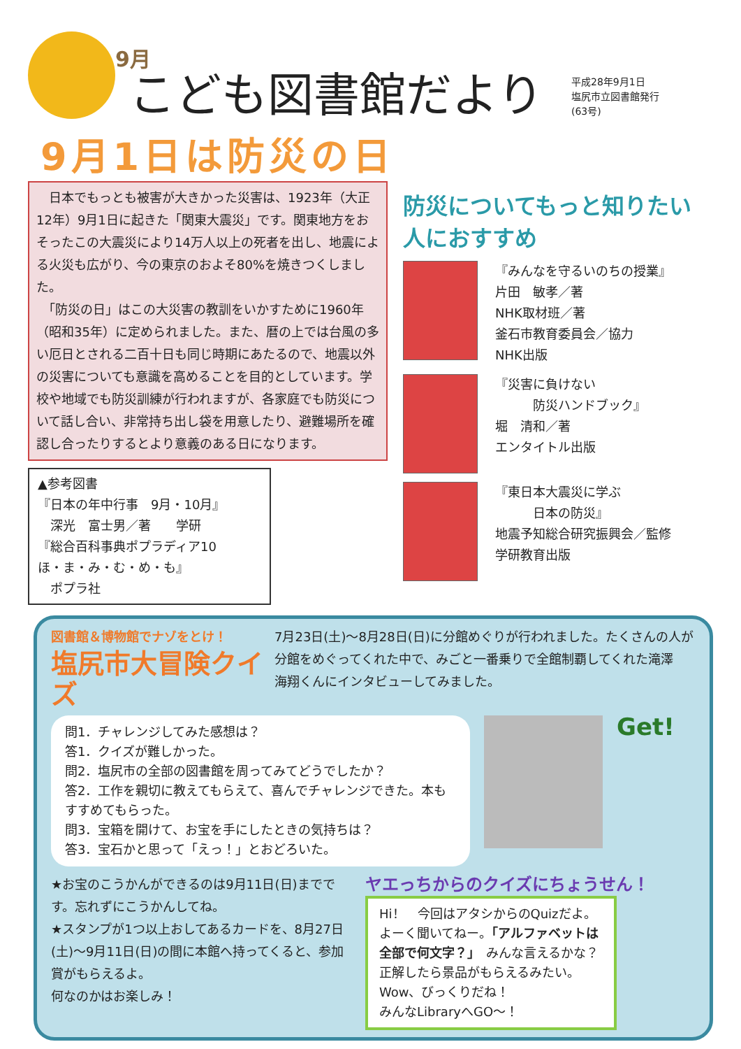9月
こども図書館だより
平成28年9月1日
塩尻市立図書館発行
(63号)
9月1日は防災の日
　日本でもっとも被害が大きかった災害は、1923年（大正12年）9月1日に起きた「関東大震災」です。関東地方をおそったこの大震災により14万人以上の死者を出し、地震による火災も広がり、今の東京のおよそ80%を焼きつくしました。
　「防災の日」はこの大災害の教訓をいかすために1960年（昭和35年）に定められました。また、暦の上では台風の多い厄日とされる二百十日も同じ時期にあたるので、地震以外の災害についても意識を高めることを目的としています。学校や地域でも防災訓練が行われますが、各家庭でも防災について話し合い、非常持ち出し袋を用意したり、避難場所を確認し合ったりするとより意義のある日になります。
▲参考図書
『日本の年中行事　9月・10月』
　深光　富士男／著　　学研
『総合百科事典ポプラディア10
ほ・ま・み・む・め・も』
　ポプラ社
防災についてもっと知りたい人におすすめ
『みんなを守るいのちの授業』
片田　敏孝／著
NHK取材班／著
釜石市教育委員会／協力
NHK出版
『災害に負けない
　　　防災ハンドブック』
堀　清和／著
エンタイトル出版
『東日本大震災に学ぶ
　　　日本の防災』
地震予知総合研究振興会／監修
学研教育出版
図書館＆博物館でナゾをとけ！
塩尻市大冒険クイズ
7月23日(土)～8月28日(日)に分館めぐりが行われました。たくさんの人が分館をめぐってくれた中で、みごと一番乗りで全館制覇してくれた滝澤　海翔くんにインタビューしてみました。
問1．チャレンジしてみた感想は？
答1．クイズが難しかった。
問2．塩尻市の全部の図書館を周ってみてどうでしたか？
答2．工作を親切に教えてもらえて、喜んでチャレンジできた。本もすすめてもらった。
問3．宝箱を開けて、お宝を手にしたときの気持ちは？
答3．宝石かと思って「えっ！」とおどろいた。
Get!
★お宝のこうかんができるのは9月11日(日)までです。忘れずにこうかんしてね。
★スタンプが1つ以上おしてあるカードを、8月27日(土)～9月11日(日)の間に本館へ持ってくると、参加賞がもらえるよ。
何なのかはお楽しみ！
ヤエっちからのクイズにちょうせん！
Hi！　今回はアタシからのQuizだよ。よーく聞いてねー。「アルファベットは全部で何文字？」　みんな言えるかな？　正解したら景品がもらえるみたい。Wow、びっくりだね！
みんなLibraryへGO～！